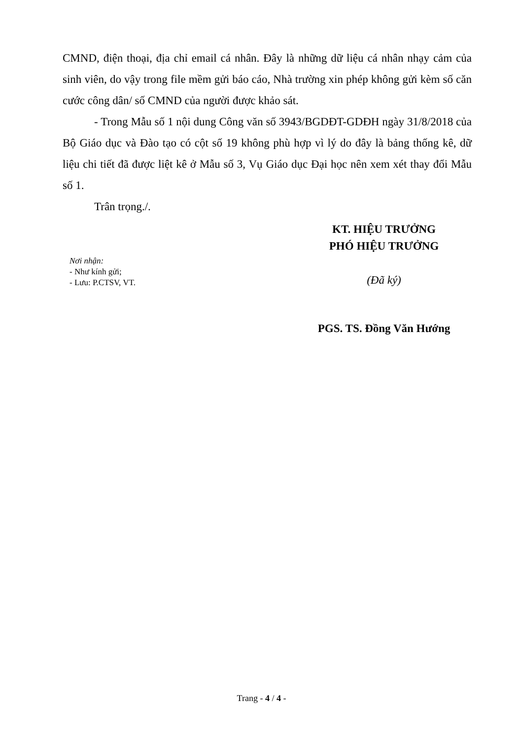CMND, điện thoại, địa chỉ email cá nhân. Đây là những dữ liệu cá nhân nhạy cảm của sinh viên, do vậy trong file mềm gửi báo cáo, Nhà trường xin phép không gửi kèm số căn cước công dân/ số CMND của người được khảo sát.
- Trong Mẫu số 1 nội dung Công văn số 3943/BGDĐT-GDĐH ngày 31/8/2018 của Bộ Giáo dục và Đào tạo có cột số 19 không phù hợp vì lý do đây là bảng thống kê, dữ liệu chi tiết đã được liệt kê ở Mẫu số 3, Vụ Giáo dục Đại học nên xem xét thay đổi Mẫu số 1.
Trân trọng./.
Nơi nhận:
- Như kính gửi;
- Lưu: P.CTSV, VT.
KT. HIỆU TRƯỞNG
PHÓ HIỆU TRƯỞNG
(Đã ký)
PGS. TS. Đồng Văn Hướng
Trang - 4 / 4 -